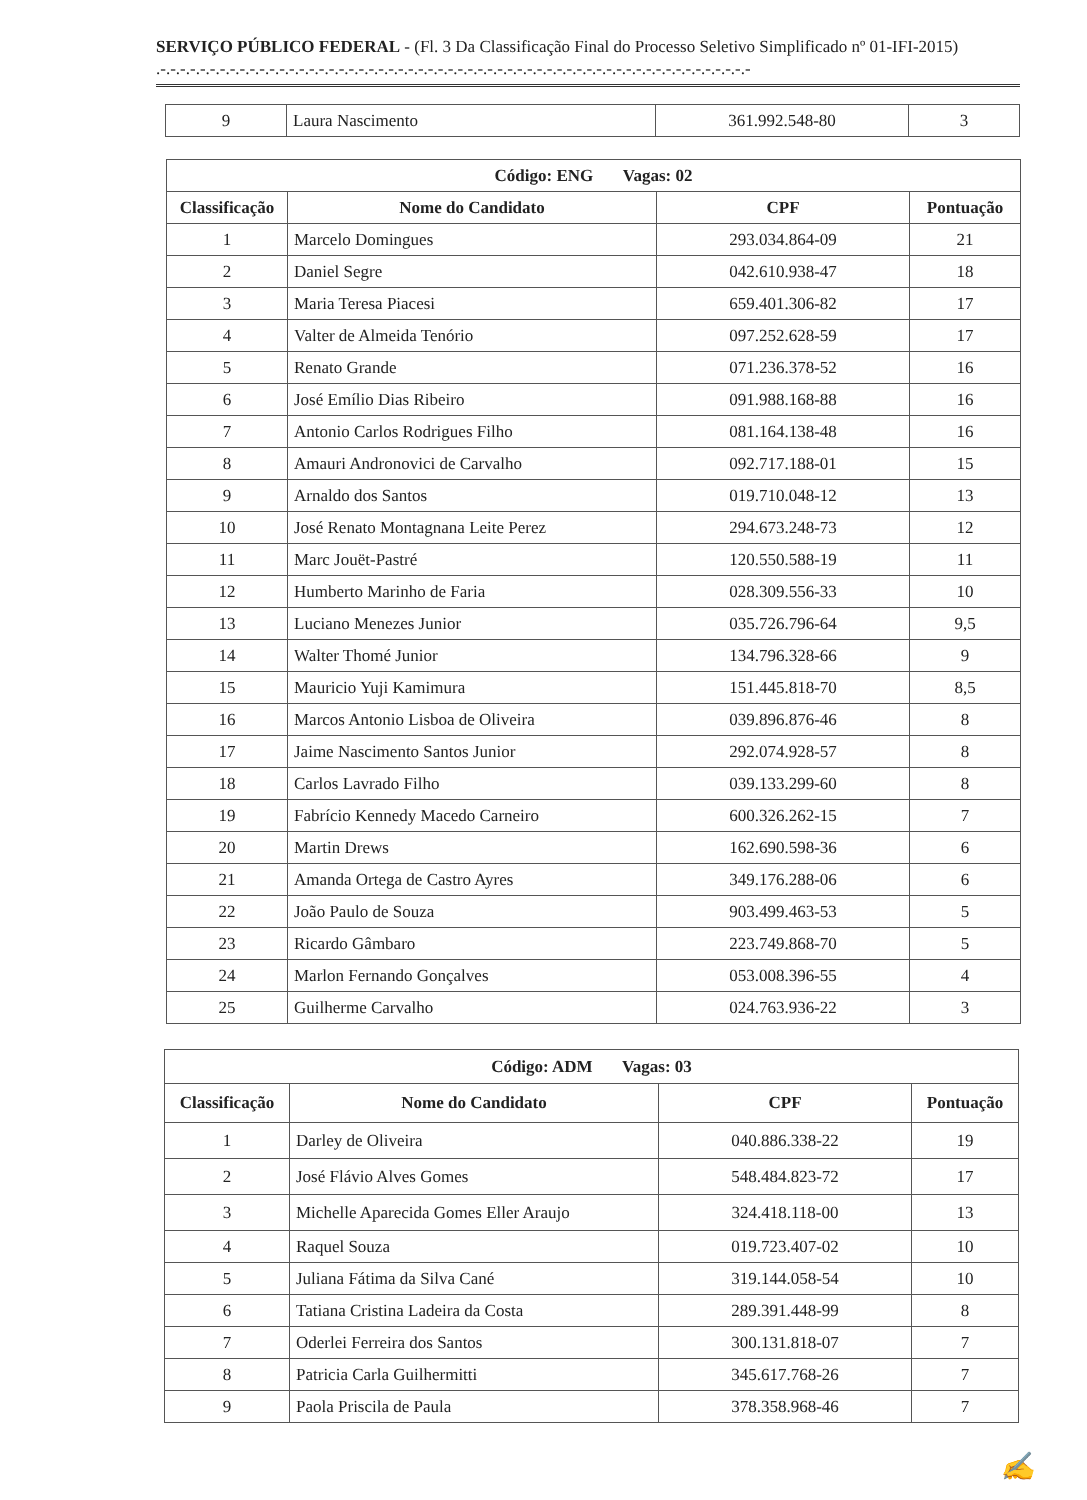SERVIÇO PÚBLICO FEDERAL - (Fl. 3 Da Classificação Final do Processo Seletivo Simplificado nº 01-IFI-2015) .-.-.-.-.-.-.-.-.-.-.-.-.-.-.-.-.-.-.-.-.-.-.-.-.-.-.-.-.-.-.-.-.-.-.-.-.-.-.-.-.-.-.-.-.-.-.-.-.-.-.-.-.-.-.-.-.-.-.-.-
| 9 | Laura Nascimento | 361.992.548-80 | 3 |
| Código: ENG Vagas: 02 | | | |
| --- | --- | --- | --- |
| Classificação | Nome do Candidato | CPF | Pontuação |
| 1 | Marcelo Domingues | 293.034.864-09 | 21 |
| 2 | Daniel Segre | 042.610.938-47 | 18 |
| 3 | Maria Teresa Piacesi | 659.401.306-82 | 17 |
| 4 | Valter de Almeida Tenório | 097.252.628-59 | 17 |
| 5 | Renato Grande | 071.236.378-52 | 16 |
| 6 | José Emílio Dias Ribeiro | 091.988.168-88 | 16 |
| 7 | Antonio Carlos Rodrigues Filho | 081.164.138-48 | 16 |
| 8 | Amauri Andronovici de Carvalho | 092.717.188-01 | 15 |
| 9 | Arnaldo dos Santos | 019.710.048-12 | 13 |
| 10 | José Renato Montagnana Leite Perez | 294.673.248-73 | 12 |
| 11 | Marc Jouët-Pastré | 120.550.588-19 | 11 |
| 12 | Humberto Marinho de Faria | 028.309.556-33 | 10 |
| 13 | Luciano Menezes Junior | 035.726.796-64 | 9,5 |
| 14 | Walter Thomé Junior | 134.796.328-66 | 9 |
| 15 | Mauricio Yuji Kamimura | 151.445.818-70 | 8,5 |
| 16 | Marcos Antonio Lisboa de Oliveira | 039.896.876-46 | 8 |
| 17 | Jaime Nascimento Santos Junior | 292.074.928-57 | 8 |
| 18 | Carlos Lavrado Filho | 039.133.299-60 | 8 |
| 19 | Fabrício Kennedy Macedo Carneiro | 600.326.262-15 | 7 |
| 20 | Martin Drews | 162.690.598-36 | 6 |
| 21 | Amanda Ortega de Castro Ayres | 349.176.288-06 | 6 |
| 22 | João Paulo de Souza | 903.499.463-53 | 5 |
| 23 | Ricardo Gâmbaro | 223.749.868-70 | 5 |
| 24 | Marlon Fernando Gonçalves | 053.008.396-55 | 4 |
| 25 | Guilherme Carvalho | 024.763.936-22 | 3 |
| Código: ADM Vagas: 03 | | | |
| --- | --- | --- | --- |
| Classificação | Nome do Candidato | CPF | Pontuação |
| 1 | Darley de Oliveira | 040.886.338-22 | 19 |
| 2 | José Flávio Alves Gomes | 548.484.823-72 | 17 |
| 3 | Michelle Aparecida Gomes Eller Araujo | 324.418.118-00 | 13 |
| 4 | Raquel Souza | 019.723.407-02 | 10 |
| 5 | Juliana Fátima da Silva Cané | 319.144.058-54 | 10 |
| 6 | Tatiana Cristina Ladeira da Costa | 289.391.448-99 | 8 |
| 7 | Oderlei Ferreira dos Santos | 300.131.818-07 | 7 |
| 8 | Patricia Carla Guilhermitti | 345.617.768-26 | 7 |
| 9 | Paola Priscila de Paula | 378.358.968-46 | 7 |
✍